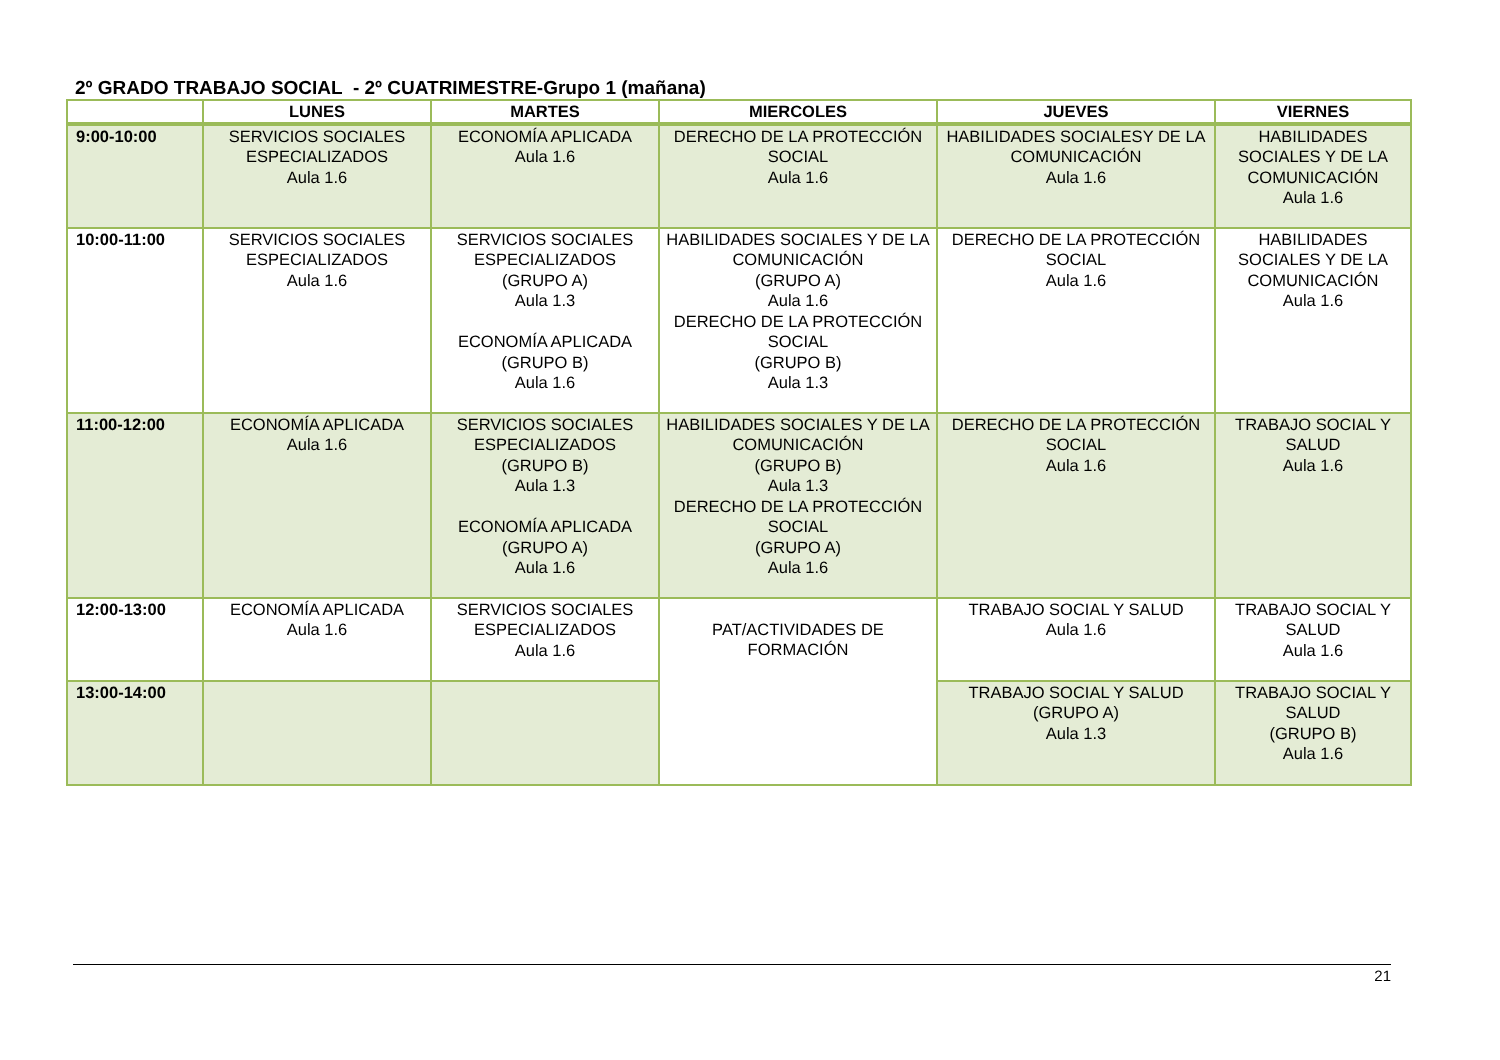2º GRADO TRABAJO SOCIAL - 2º CUATRIMESTRE-Grupo 1 (mañana)
| | LUNES | MARTES | MIERCOLES | JUEVES | VIERNES |
| --- | --- | --- | --- | --- | --- |
| 9:00-10:00 | SERVICIOS SOCIALES ESPECIALIZADOS Aula 1.6 | ECONOMÍA APLICADA Aula 1.6 | DERECHO DE LA PROTECCIÓN SOCIAL Aula 1.6 | HABILIDADES SOCIALESY DE LA COMUNICACIÓN Aula 1.6 | HABILIDADES SOCIALES Y DE LA COMUNICACIÓN Aula 1.6 |
| 10:00-11:00 | SERVICIOS SOCIALES ESPECIALIZADOS Aula 1.6 | SERVICIOS SOCIALES ESPECIALIZADOS (GRUPO A) Aula 1.3 ECONOMÍA APLICADA (GRUPO B) Aula 1.6 | HABILIDADES SOCIALES Y DE LA COMUNICACIÓN (GRUPO A) Aula 1.6 DERECHO DE LA PROTECCIÓN SOCIAL (GRUPO B) Aula 1.3 | DERECHO DE LA PROTECCIÓN SOCIAL Aula 1.6 | HABILIDADES SOCIALES Y DE LA COMUNICACIÓN Aula 1.6 |
| 11:00-12:00 | ECONOMÍA APLICADA Aula 1.6 | SERVICIOS SOCIALES ESPECIALIZADOS (GRUPO B) Aula 1.3 ECONOMÍA APLICADA (GRUPO A) Aula 1.6 | HABILIDADES SOCIALES Y DE LA COMUNICACIÓN (GRUPO B) Aula 1.3 DERECHO DE LA PROTECCIÓN SOCIAL (GRUPO A) Aula 1.6 | DERECHO DE LA PROTECCIÓN SOCIAL Aula 1.6 | TRABAJO SOCIAL Y SALUD Aula 1.6 |
| 12:00-13:00 | ECONOMÍA APLICADA Aula 1.6 | SERVICIOS SOCIALES ESPECIALIZADOS Aula 1.6 | PAT/ACTIVIDADES DE FORMACIÓN | TRABAJO SOCIAL Y SALUD Aula 1.6 | TRABAJO SOCIAL Y SALUD Aula 1.6 |
| 13:00-14:00 | | | | TRABAJO SOCIAL Y SALUD (GRUPO A) Aula 1.3 | TRABAJO SOCIAL Y SALUD (GRUPO B) Aula 1.6 |
21